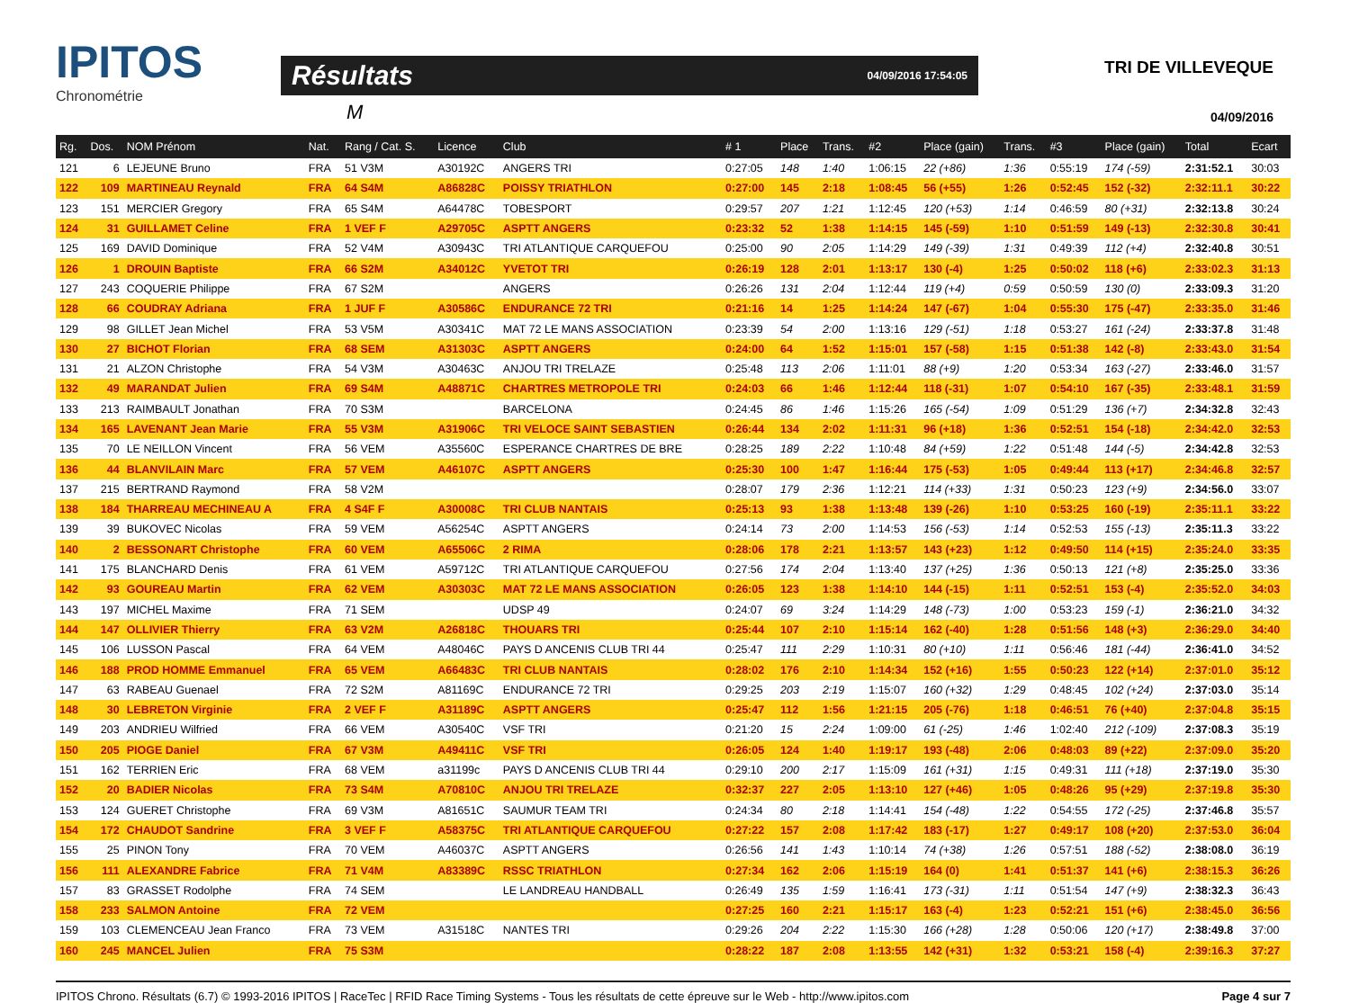IPITOS
Chronométrie
Résultats 04/09/2016 17:54:05
TRI DE VILLEVEQUE
M 04/09/2016
| Rg. | Dos. | NOM Prénom | Nat. | Rang / Cat. S. | Licence | Club | # 1 | Place | Trans. | #2 | Place (gain) | Trans. | #3 | Place (gain) | Total | Ecart |
| --- | --- | --- | --- | --- | --- | --- | --- | --- | --- | --- | --- | --- | --- | --- | --- | --- |
| 121 | 6 | LEJEUNE Bruno | FRA | 51 V3M | A30192C | ANGERS TRI | 0:27:05 | 148 | 1:40 | 1:06:15 | 22 (+86) | 1:36 | 0:55:19 | 174 (-59) | 2:31:52.1 | 30:03 |
| 122 | 109 | MARTINEAU Reynald | FRA | 64 S4M | A86828C | POISSY TRIATHLON | 0:27:00 | 145 | 2:18 | 1:08:45 | 56 (+55) | 1:26 | 0:52:45 | 152 (-32) | 2:32:11.1 | 30:22 |
| 123 | 151 | MERCIER Gregory | FRA | 65 S4M | A64478C | TOBESPORT | 0:29:57 | 207 | 1:21 | 1:12:45 | 120 (+53) | 1:14 | 0:46:59 | 80 (+31) | 2:32:13.8 | 30:24 |
| 124 | 31 | GUILLAMET Celine | FRA | 1 VEF F | A29705C | ASPTT ANGERS | 0:23:32 | 52 | 1:38 | 1:14:15 | 145 (-59) | 1:10 | 0:51:59 | 149 (-13) | 2:32:30.8 | 30:41 |
| 125 | 169 | DAVID Dominique | FRA | 52 V4M | A30943C | TRI ATLANTIQUE CARQUEFOU | 0:25:00 | 90 | 2:05 | 1:14:29 | 149 (-39) | 1:31 | 0:49:39 | 112 (+4) | 2:32:40.8 | 30:51 |
| 126 | 1 | DROUIN Baptiste | FRA | 66 S2M | A34012C | YVETOT TRI | 0:26:19 | 128 | 2:01 | 1:13:17 | 130 (-4) | 1:25 | 0:50:02 | 118 (+6) | 2:33:02.3 | 31:13 |
| 127 | 243 | COQUERIE Philippe | FRA | 67 S2M | | ANGERS | 0:26:26 | 131 | 2:04 | 1:12:44 | 119 (+4) | 0:59 | 0:50:59 | 130 (0) | 2:33:09.3 | 31:20 |
| 128 | 66 | COUDRAY Adriana | FRA | 1 JUF F | A30586C | ENDURANCE 72 TRI | 0:21:16 | 14 | 1:25 | 1:14:24 | 147 (-67) | 1:04 | 0:55:30 | 175 (-47) | 2:33:35.0 | 31:46 |
| 129 | 98 | GILLET Jean Michel | FRA | 53 V5M | A30341C | MAT 72 LE MANS ASSOCIATION | 0:23:39 | 54 | 2:00 | 1:13:16 | 129 (-51) | 1:18 | 0:53:27 | 161 (-24) | 2:33:37.8 | 31:48 |
| 130 | 27 | BICHOT Florian | FRA | 68 SEM | A31303C | ASPTT ANGERS | 0:24:00 | 64 | 1:52 | 1:15:01 | 157 (-58) | 1:15 | 0:51:38 | 142 (-8) | 2:33:43.0 | 31:54 |
| 131 | 21 | ALZON Christophe | FRA | 54 V3M | A30463C | ANJOU TRI TRELAZE | 0:25:48 | 113 | 2:06 | 1:11:01 | 88 (+9) | 1:20 | 0:53:34 | 163 (-27) | 2:33:46.0 | 31:57 |
| 132 | 49 | MARANDAT Julien | FRA | 69 S4M | A48871C | CHARTRES METROPOLE TRI | 0:24:03 | 66 | 1:46 | 1:12:44 | 118 (-31) | 1:07 | 0:54:10 | 167 (-35) | 2:33:48.1 | 31:59 |
| 133 | 213 | RAIMBAULT Jonathan | FRA | 70 S3M | | BARCELONA | 0:24:45 | 86 | 1:46 | 1:15:26 | 165 (-54) | 1:09 | 0:51:29 | 136 (+7) | 2:34:32.8 | 32:43 |
| 134 | 165 | LAVENANT Jean Marie | FRA | 55 V3M | A31906C | TRI VELOCE SAINT SEBASTIEN | 0:26:44 | 134 | 2:02 | 1:11:31 | 96 (+18) | 1:36 | 0:52:51 | 154 (-18) | 2:34:42.0 | 32:53 |
| 135 | 70 | LE NEILLON Vincent | FRA | 56 VEM | A35560C | ESPERANCE CHARTRES DE BRE | 0:28:25 | 189 | 2:22 | 1:10:48 | 84 (+59) | 1:22 | 0:51:48 | 144 (-5) | 2:34:42.8 | 32:53 |
| 136 | 44 | BLANVILAIN Marc | FRA | 57 VEM | A46107C | ASPTT ANGERS | 0:25:30 | 100 | 1:47 | 1:16:44 | 175 (-53) | 1:05 | 0:49:44 | 113 (+17) | 2:34:46.8 | 32:57 |
| 137 | 215 | BERTRAND Raymond | FRA | 58 V2M | | | 0:28:07 | 179 | 2:36 | 1:12:21 | 114 (+33) | 1:31 | 0:50:23 | 123 (+9) | 2:34:56.0 | 33:07 |
| 138 | 184 | THARREAU MECHINEAU A | FRA | 4 S4F F | A30008C | TRI CLUB NANTAIS | 0:25:13 | 93 | 1:38 | 1:13:48 | 139 (-26) | 1:10 | 0:53:25 | 160 (-19) | 2:35:11.1 | 33:22 |
| 139 | 39 | BUKOVEC Nicolas | FRA | 59 VEM | A56254C | ASPTT ANGERS | 0:24:14 | 73 | 2:00 | 1:14:53 | 156 (-53) | 1:14 | 0:52:53 | 155 (-13) | 2:35:11.3 | 33:22 |
| 140 | 2 | BESSONART Christophe | FRA | 60 VEM | A65506C | 2 RIMA | 0:28:06 | 178 | 2:21 | 1:13:57 | 143 (+23) | 1:12 | 0:49:50 | 114 (+15) | 2:35:24.0 | 33:35 |
| 141 | 175 | BLANCHARD Denis | FRA | 61 VEM | A59712C | TRI ATLANTIQUE CARQUEFOU | 0:27:56 | 174 | 2:04 | 1:13:40 | 137 (+25) | 1:36 | 0:50:13 | 121 (+8) | 2:35:25.0 | 33:36 |
| 142 | 93 | GOUREAU Martin | FRA | 62 VEM | A30303C | MAT 72 LE MANS ASSOCIATION | 0:26:05 | 123 | 1:38 | 1:14:10 | 144 (-15) | 1:11 | 0:52:51 | 153 (-4) | 2:35:52.0 | 34:03 |
| 143 | 197 | MICHEL Maxime | FRA | 71 SEM | | UDSP 49 | 0:24:07 | 69 | 3:24 | 1:14:29 | 148 (-73) | 1:00 | 0:53:23 | 159 (-1) | 2:36:21.0 | 34:32 |
| 144 | 147 | OLLIVIER Thierry | FRA | 63 V2M | A26818C | THOUARS TRI | 0:25:44 | 107 | 2:10 | 1:15:14 | 162 (-40) | 1:28 | 0:51:56 | 148 (+3) | 2:36:29.0 | 34:40 |
| 145 | 106 | LUSSON Pascal | FRA | 64 VEM | A48046C | PAYS D ANCENIS CLUB TRI 44 | 0:25:47 | 111 | 2:29 | 1:10:31 | 80 (+10) | 1:11 | 0:56:46 | 181 (-44) | 2:36:41.0 | 34:52 |
| 146 | 188 | PROD HOMME Emmanuel | FRA | 65 VEM | A66483C | TRI CLUB NANTAIS | 0:28:02 | 176 | 2:10 | 1:14:34 | 152 (+16) | 1:55 | 0:50:23 | 122 (+14) | 2:37:01.0 | 35:12 |
| 147 | 63 | RABEAU Guenael | FRA | 72 S2M | A81169C | ENDURANCE 72 TRI | 0:29:25 | 203 | 2:19 | 1:15:07 | 160 (+32) | 1:29 | 0:48:45 | 102 (+24) | 2:37:03.0 | 35:14 |
| 148 | 30 | LEBRETON Virginie | FRA | 2 VEF F | A31189C | ASPTT ANGERS | 0:25:47 | 112 | 1:56 | 1:21:15 | 205 (-76) | 1:18 | 0:46:51 | 76 (+40) | 2:37:04.8 | 35:15 |
| 149 | 203 | ANDRIEU Wilfried | FRA | 66 VEM | A30540C | VSF TRI | 0:21:20 | 15 | 2:24 | 1:09:00 | 61 (-25) | 1:46 | 1:02:40 | 212 (-109) | 2:37:08.3 | 35:19 |
| 150 | 205 | PIOGE Daniel | FRA | 67 V3M | A49411C | VSF TRI | 0:26:05 | 124 | 1:40 | 1:19:17 | 193 (-48) | 2:06 | 0:48:03 | 89 (+22) | 2:37:09.0 | 35:20 |
| 151 | 162 | TERRIEN Eric | FRA | 68 VEM | a31199c | PAYS D ANCENIS CLUB TRI 44 | 0:29:10 | 200 | 2:17 | 1:15:09 | 161 (+31) | 1:15 | 0:49:31 | 111 (+18) | 2:37:19.0 | 35:30 |
| 152 | 20 | BADIER Nicolas | FRA | 73 S4M | A70810C | ANJOU TRI TRELAZE | 0:32:37 | 227 | 2:05 | 1:13:10 | 127 (+46) | 1:05 | 0:48:26 | 95 (+29) | 2:37:19.8 | 35:30 |
| 153 | 124 | GUERET Christophe | FRA | 69 V3M | A81651C | SAUMUR TEAM TRI | 0:24:34 | 80 | 2:18 | 1:14:41 | 154 (-48) | 1:22 | 0:54:55 | 172 (-25) | 2:37:46.8 | 35:57 |
| 154 | 172 | CHAUDOT Sandrine | FRA | 3 VEF F | A58375C | TRI ATLANTIQUE CARQUEFOU | 0:27:22 | 157 | 2:08 | 1:17:42 | 183 (-17) | 1:27 | 0:49:17 | 108 (+20) | 2:37:53.0 | 36:04 |
| 155 | 25 | PINON Tony | FRA | 70 VEM | A46037C | ASPTT ANGERS | 0:26:56 | 141 | 1:43 | 1:10:14 | 74 (+38) | 1:26 | 0:57:51 | 188 (-52) | 2:38:08.0 | 36:19 |
| 156 | 111 | ALEXANDRE Fabrice | FRA | 71 V4M | A83389C | RSSC TRIATHLON | 0:27:34 | 162 | 2:06 | 1:15:19 | 164 (0) | 1:41 | 0:51:37 | 141 (+6) | 2:38:15.3 | 36:26 |
| 157 | 83 | GRASSET Rodolphe | FRA | 74 SEM | | LE LANDREAU HANDBALL | 0:26:49 | 135 | 1:59 | 1:16:41 | 173 (-31) | 1:11 | 0:51:54 | 147 (+9) | 2:38:32.3 | 36:43 |
| 158 | 233 | SALMON Antoine | FRA | 72 VEM | | | 0:27:25 | 160 | 2:21 | 1:15:17 | 163 (-4) | 1:23 | 0:52:21 | 151 (+6) | 2:38:45.0 | 36:56 |
| 159 | 103 | CLEMENCEAU Jean Franco | FRA | 73 VEM | A31518C | NANTES TRI | 0:29:26 | 204 | 2:22 | 1:15:30 | 166 (+28) | 1:28 | 0:50:06 | 120 (+17) | 2:38:49.8 | 37:00 |
| 160 | 245 | MANCEL Julien | FRA | 75 S3M | | | 0:28:22 | 187 | 2:08 | 1:13:55 | 142 (+31) | 1:32 | 0:53:21 | 158 (-4) | 2:39:16.3 | 37:27 |
IPITOS Chrono. Résultats (6.7) © 1993-2016 IPITOS | RaceTec | RFID Race Timing Systems - Tous les résultats de cette épreuve sur le Web - http://www.ipitos.com Page 4 sur 7